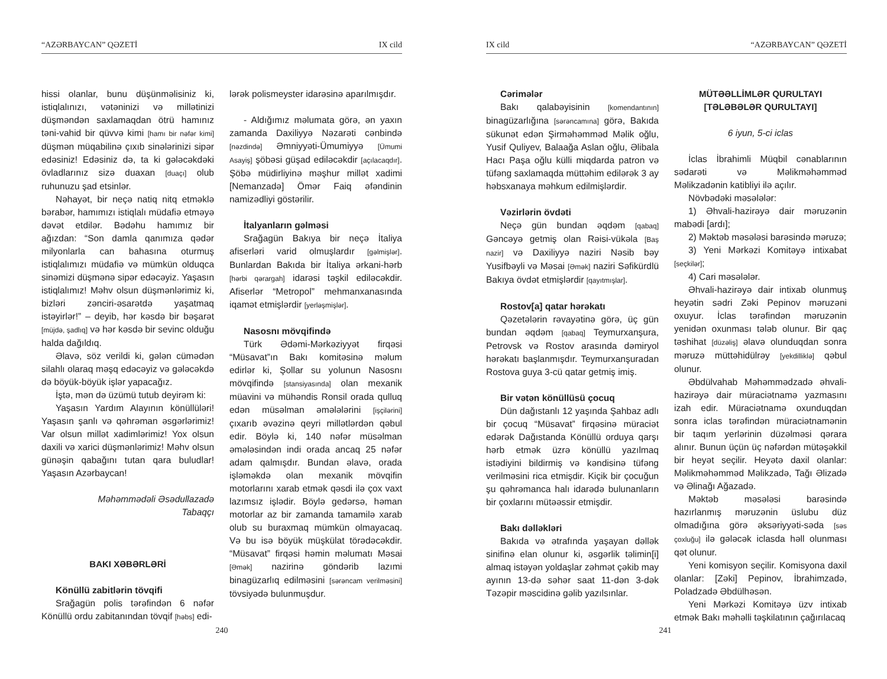“AZƏRBAYCAN” QƏZETİ IX cild
hissi olanlar, bunu düşünməlisiniz ki, istiqlalınızı, vətəninizi və millətinizi düşməndən saxlamaqdan ötrü hamınız təni-vahid bir qüvvə kimi [hamı bir nəfər kimi] düşmən müqabilinə çıxıb sinələrinizi sipər edəsiniz! Edəsiniz də, ta ki gələcəkdəki övladlarınız sizə duaxan [duaçı] olub ruhunuzu şad etsinlər.
Nəhayət, bir neçə natiq nitq etməklə bərabər, hamımızı istiqlalı müdafiə etməyə dəvət etdilər. Bədəhu hamımız bir ağızdan: “Son damla qanımıza qədər milyonlarla can bahasına oturmuş istiqlalımızı müdafiə və mümkün olduqca sinəmizi düşmənə sipər edəcəyiz. Yaşasın istiqlalımız! Məhv olsun düşmənlərimiz ki, bizləri zənciri-əsarətdə yaşatmaq istəyirlər!” – deyib, hər kəsdə bir bəşarət [müjdə, şadlıq] və hər kəsdə bir sevinc olduğu halda dağıldıq.
Əlavə, söz verildi ki, gələn cümədən silahlı olaraq məşq edəcəyiz və gələcəkdə də böyük-böyük işlər yapacağız.
İştə, mən də üzümü tutub deyirəm ki:
Yaşasın Yardım Alayının könüllüləri! Yaşasın şanlı və qəhrəman əsgərlərimiz! Var olsun millət xadimlərimiz! Yox olsun daxili və xarici düşmənlərimiz! Məhv olsun günəşin qabağını tutan qara buludlar! Yaşasın Azərbaycan!
Məhəmmədəli Əsədullazadə
Tabaqçı
BAKI XƏBƏRLƏRİ
Könüllü zabitlərin tövqifi
Srağagün polis tərəfindən 6 nəfər Könüllü ordu zabitanından tövqif [həbs] edi-
lərək polismeyster idarəsinə aparılmışdır.
- Aldığımız məlumata görə, ən yaxın zamanda Daxiliyyə Nəzarəti cənbində [nəzdində] Əmniyyəti-Ümumiyyə [Ümumi Asayiş] şöbəsi güşad ediləcəkdir [açılacaqdır]. Şöbə müdirliyinə məşhur millət xadimi [Nemanzadə] Ömər Faiq əfəndinin namizədliyi göstərilir.
İtalyanların gəlməsi
Srağagün Bakıya bir neçə İtaliya afiserləri varid olmuşlardır [gəlmişlər]. Bunlardan Bakıda bir İtaliya ərkani-hərb [hərbi qərargah] idarəsi təşkil ediləcəkdir. Afiserlər “Metropol” mehmanxanasında iqamət etmişlərdir [yerləşmişlər].
Nasosnı mövqifində
Türk Ədəmi-Mərkəziyyət firqəsi “Müsavat”ın Bakı komitəsinə məlum edirlər ki, Şollar su yolunun Nasosnı mövqifində [stansiyasında] olan mexanik müavini və mühəndis Ronsil orada qulluq edən müsəlman əmələlərini [işçilərini] çıxarıb əvəzinə qeyri millətlərdən qəbul edir. Böylə ki, 140 nəfər müsəlman əmələsindən indi orada ancaq 25 nəfər adam qalmışdır. Bundan əlavə, orada işləməkdə olan mexanik mövqifin motorlarını xarab etmək qəsdi ilə çox vaxt lazımsız işlədir. Böylə gedərsə, həman motorlar az bir zamanda tamamilə xarab olub su buraxmaq mümkün olmayacaq. Və bu isə böyük müşkülat törədəcəkdir. “Müsavat” firqəsi həmin məlumatı Məsai [Əmək] nazirinə göndərib lazımi binagüzarlıq edilməsini [sərəncam verilməsini] tövsiyədə bulunmuşdur.
240
IX cild “AZƏRBAYCAN” QƏZETİ
Cərimələr
Bakı qalabəyisinin [komendantının] binagüzarlığına [sərəncamına] görə, Bakıda sükunət edən Şirməhəmməd Məlik oğlu, Yusif Quliyev, Balaağa Aslan oğlu, Əlibala Hacı Paşa oğlu külli miqdarda patron və tüfəng saxlamaqda müttəhim edilərək 3 ay həbsxanaya məhkum edilmişlərdir.
Vəzirlərin övdəti
Neçə gün bundan əqdəm [qabaq] Gəncəyə getmiş olan Rəisi-vükəla [Baş nazir] və Daxiliyyə naziri Nəsib bəy Yusifbəyli və Məsai [Əmək] naziri Səfikürdlü Bakıya övdət etmişlərdir [qayıtmışlar].
Rostov[a] qatar hərəkatı
Qəzetələrin rəvayətinə görə, üç gün bundan əqdəm [qabaq] Teymurxanşura, Petrovsk və Rostov arasında dəmiryol hərəkatı başlanmışdır. Teymurxanşuradan Rostova guya 3-cü qatar getmiş imiş.
Bir vətən könüllüsü çocuq
Dün dağıstanlı 12 yaşında Şahbaz adlı bir çocuq “Müsavat” firqəsinə müraciət edərək Dağıstanda Könüllü orduya qarşı hərb etmək üzrə könüllü yazılmaq istədiyini bildirmiş və kəndisinə tüfəng verilməsini rica etmişdir. Kiçik bir çocuğun şu qəhrəmanca halı idarədə bulunanların bir çoxlarını mütəəssir etmişdir.
Bakı dəlləkləri
Bakıda və ətrafında yaşayan dəllək sinifinə elan olunur ki, əsgərlik təlimin[i] almaq istəyən yoldaşlar zəhmət çəkib may ayının 13-də səhər saat 11-dən 3-dək Təzəpir məscidinə gəlib yazılsınlar.
MÜTƏƏLLİMLƏR QURULTAYI
[TƏLƏBƏLƏR QURULTAYI]
6 iyun, 5-ci iclas
İclas İbrahimli Müqbil cənablarının sədarəti və Məlikməhəmməd Məlikzadənin katibliyi ilə açılır.
Növbədəki məsələlər:
1) Əhvali-hazirəyə dair məruzənin mabədi [ardı];
2) Məktəb məsələsi barəsində məruzə;
3) Yeni Mərkəzi Komitəyə intixabat [seçkilər];
4) Cari məsələlər.
Əhvali-hazirəyə dair intixab olunmuş heyətin sədri Zəki Pepinov məruzəni oxuyur. İclas tərəfindən məruzənin yenidən oxunması tələb olunur. Bir qaç təshihat [düzəliş] əlavə olunduqdan sonra məruzə müttəhidülrəy [yekdilliklə] qəbul olunur.
Əbdülvahab Məhəmmədzadə əhvali-hazirəyə dair müraciətnamə yazmasını izah edir. Müraciətnamə oxunduqdan sonra iclas tərəfindən müraciətnamənin bir taqım yerlərinin düzəlməsi qərara alınır. Bunun üçün üç nəfərdən mütəşəkkil bir heyət seçilir. Heyətə daxil olanlar: Məlikməhəmməd Məlikzadə, Tağı Əlizadə və Əlinağı Ağazadə.
Məktəb məsələsi barəsində hazırlanmış məruzənin üslubu düz olmadığına görə əksəriyyəti-səda [səs çoxluğu] ilə gələcək iclasda həll olunması qət olunur.
Yeni komisyon seçilir. Komisyona daxil olanlar: [Zəki] Pepinov, İbrahimzadə, Poladzadə Əbdülhəsən.
Yeni Mərkəzi Komitəyə üzv intixab etmək Bakı məhəlli təşkilatının çağırılacaq
241